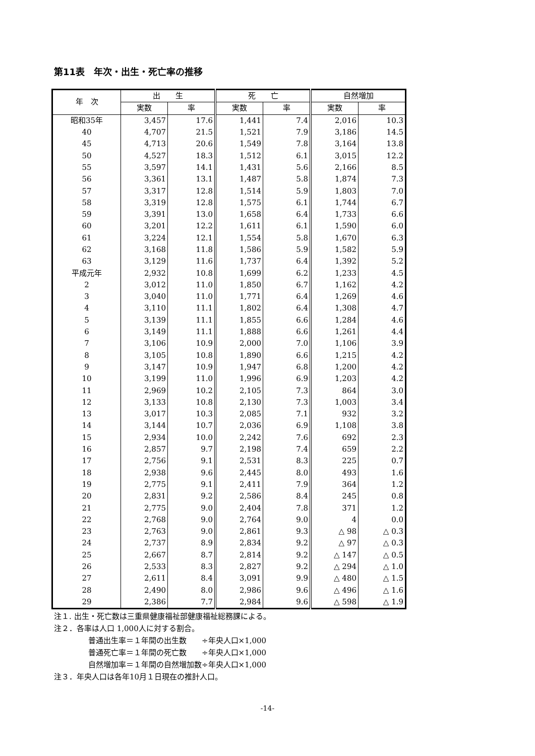第11表　年次・出生・死亡率の推移
| 年 次 | 出 生 | | 死 亡 | | 自然増加 | |
| --- | --- | --- | --- | --- | --- | --- |
| | 実数 | 率 | 実数 | 率 | 実数 | 率 |
| 昭和35年 | 3,457 | 17.6 | 1,441 | 7.4 | 2,016 | 10.3 |
| 40 | 4,707 | 21.5 | 1,521 | 7.9 | 3,186 | 14.5 |
| 45 | 4,713 | 20.6 | 1,549 | 7.8 | 3,164 | 13.8 |
| 50 | 4,527 | 18.3 | 1,512 | 6.1 | 3,015 | 12.2 |
| 55 | 3,597 | 14.1 | 1,431 | 5.6 | 2,166 | 8.5 |
| 56 | 3,361 | 13.1 | 1,487 | 5.8 | 1,874 | 7.3 |
| 57 | 3,317 | 12.8 | 1,514 | 5.9 | 1,803 | 7.0 |
| 58 | 3,319 | 12.8 | 1,575 | 6.1 | 1,744 | 6.7 |
| 59 | 3,391 | 13.0 | 1,658 | 6.4 | 1,733 | 6.6 |
| 60 | 3,201 | 12.2 | 1,611 | 6.1 | 1,590 | 6.0 |
| 61 | 3,224 | 12.1 | 1,554 | 5.8 | 1,670 | 6.3 |
| 62 | 3,168 | 11.8 | 1,586 | 5.9 | 1,582 | 5.9 |
| 63 | 3,129 | 11.6 | 1,737 | 6.4 | 1,392 | 5.2 |
| 平成元年 | 2,932 | 10.8 | 1,699 | 6.2 | 1,233 | 4.5 |
| 2 | 3,012 | 11.0 | 1,850 | 6.7 | 1,162 | 4.2 |
| 3 | 3,040 | 11.0 | 1,771 | 6.4 | 1,269 | 4.6 |
| 4 | 3,110 | 11.1 | 1,802 | 6.4 | 1,308 | 4.7 |
| 5 | 3,139 | 11.1 | 1,855 | 6.6 | 1,284 | 4.6 |
| 6 | 3,149 | 11.1 | 1,888 | 6.6 | 1,261 | 4.4 |
| 7 | 3,106 | 10.9 | 2,000 | 7.0 | 1,106 | 3.9 |
| 8 | 3,105 | 10.8 | 1,890 | 6.6 | 1,215 | 4.2 |
| 9 | 3,147 | 10.9 | 1,947 | 6.8 | 1,200 | 4.2 |
| 10 | 3,199 | 11.0 | 1,996 | 6.9 | 1,203 | 4.2 |
| 11 | 2,969 | 10.2 | 2,105 | 7.3 | 864 | 3.0 |
| 12 | 3,133 | 10.8 | 2,130 | 7.3 | 1,003 | 3.4 |
| 13 | 3,017 | 10.3 | 2,085 | 7.1 | 932 | 3.2 |
| 14 | 3,144 | 10.7 | 2,036 | 6.9 | 1,108 | 3.8 |
| 15 | 2,934 | 10.0 | 2,242 | 7.6 | 692 | 2.3 |
| 16 | 2,857 | 9.7 | 2,198 | 7.4 | 659 | 2.2 |
| 17 | 2,756 | 9.1 | 2,531 | 8.3 | 225 | 0.7 |
| 18 | 2,938 | 9.6 | 2,445 | 8.0 | 493 | 1.6 |
| 19 | 2,775 | 9.1 | 2,411 | 7.9 | 364 | 1.2 |
| 20 | 2,831 | 9.2 | 2,586 | 8.4 | 245 | 0.8 |
| 21 | 2,775 | 9.0 | 2,404 | 7.8 | 371 | 1.2 |
| 22 | 2,768 | 9.0 | 2,764 | 9.0 | 4 | 0.0 |
| 23 | 2,763 | 9.0 | 2,861 | 9.3 | △ 98 | △ 0.3 |
| 24 | 2,737 | 8.9 | 2,834 | 9.2 | △ 97 | △ 0.3 |
| 25 | 2,667 | 8.7 | 2,814 | 9.2 | △ 147 | △ 0.5 |
| 26 | 2,533 | 8.3 | 2,827 | 9.2 | △ 294 | △ 1.0 |
| 27 | 2,611 | 8.4 | 3,091 | 9.9 | △ 480 | △ 1.5 |
| 28 | 2,490 | 8.0 | 2,986 | 9.6 | △ 496 | △ 1.6 |
| 29 | 2,386 | 7.7 | 2,984 | 9.6 | △ 598 | △ 1.9 |
注１. 出生・死亡数は三重県健康福祉部健康福祉総務課による。
注２．各率は人口 1,000人に対する割合。
普通出生率＝１年間の出生数　　÷年央人口×1,000
普通死亡率＝１年間の死亡数　　÷年央人口×1,000
自然増加率＝１年間の自然増加数÷年央人口×1,000
注３．年央人口は各年10月１日現在の推計人口。
-14-